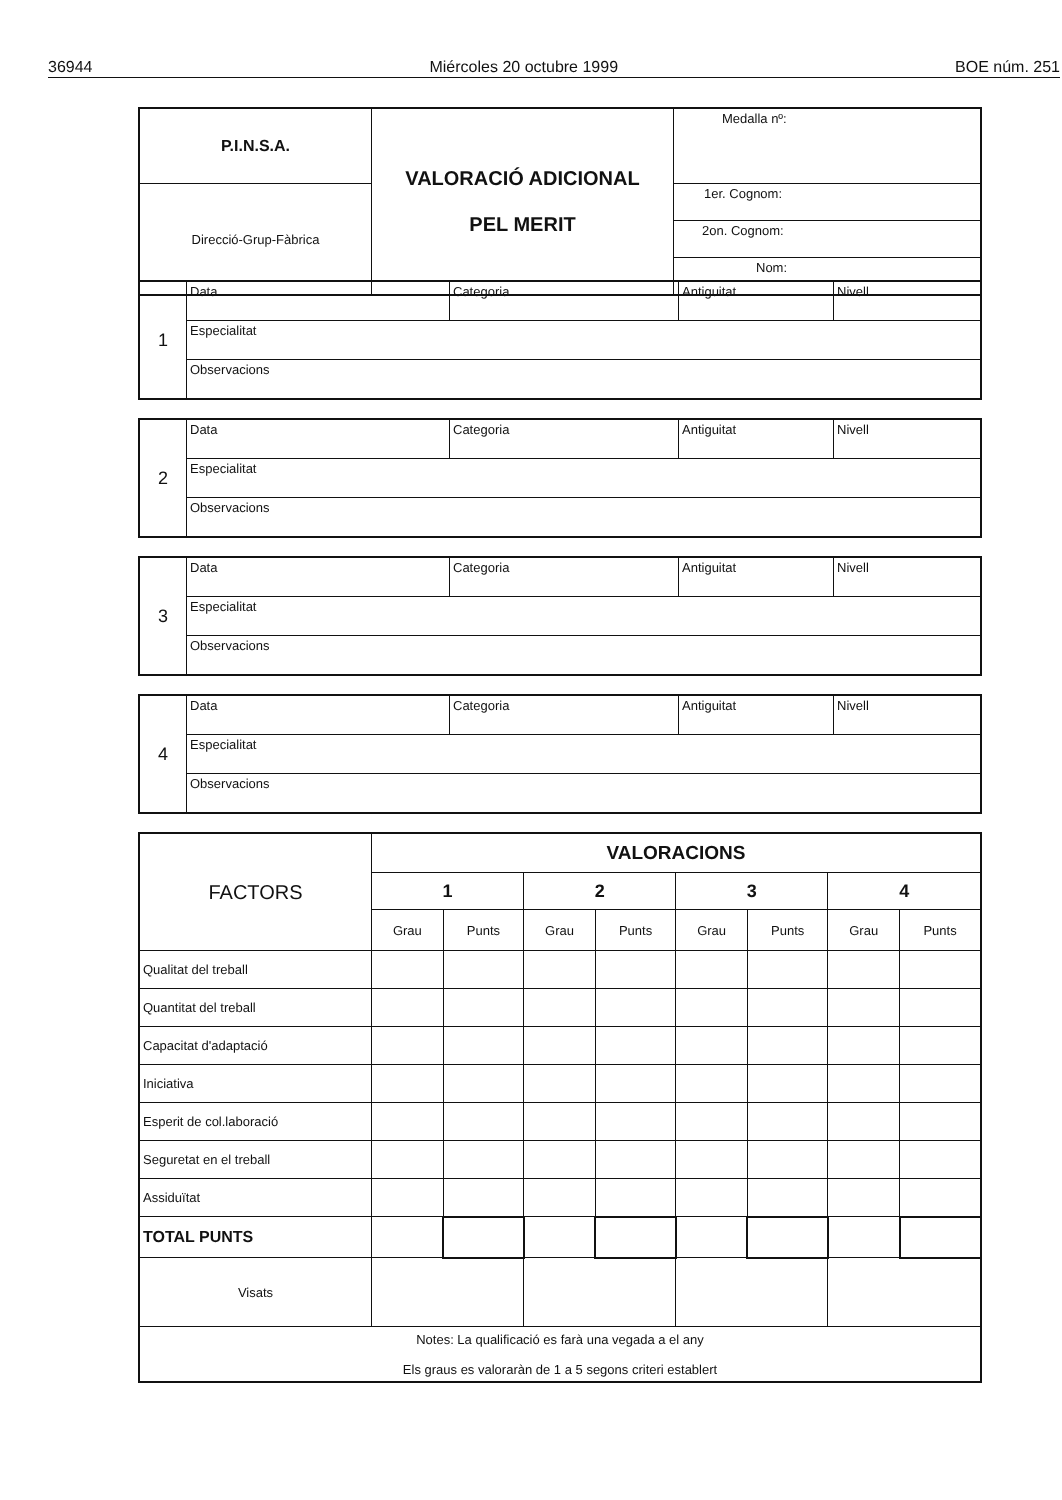36944 Miércoles 20 octubre 1999 BOE núm. 251
| P.I.N.S.A. | VALORACIÓ ADICIONAL PEL MERIT | Medalla nº: |
| Direcció-Grup-Fàbrica | | 1er. Cognom: |
| | | 2on. Cognom: |
| | | Nom: |
| 1 | Data | Categoria | Antiguitat | Nivell |
| | Especialitat | | | |
| | Observacions | | | |
| 2 | Data | Categoria | Antiguitat | Nivell |
| | Especialitat | | | |
| | Observacions | | | |
| 3 | Data | Categoria | Antiguitat | Nivell |
| | Especialitat | | | |
| | Observacions | | | |
| 4 | Data | Categoria | Antiguitat | Nivell |
| | Especialitat | | | |
| | Observacions | | | |
| FACTORS | VALORACIONS | | | | | | | |
| --- | --- | --- | --- | --- | --- | --- | --- | --- |
| | 1 | | 2 | | 3 | | 4 | |
| | Grau | Punts | Grau | Punts | Grau | Punts | Grau | Punts |
| Qualitat del treball | | | | | | | | |
| Quantitat del treball | | | | | | | | |
| Capacitat d'adaptació | | | | | | | | |
| Iniciativa | | | | | | | | |
| Esperit de col.laboració | | | | | | | | |
| Seguretat en el treball | | | | | | | | |
| Assiduïtat | | | | | | | | |
| TOTAL PUNTS | | | | | | | | |
| Visats | | | | | | | | |
| Notes: La qualificació es farà una vegada a el any Els graus es valoraràn de 1 a 5 segons criteri establert | | | | | | | | |